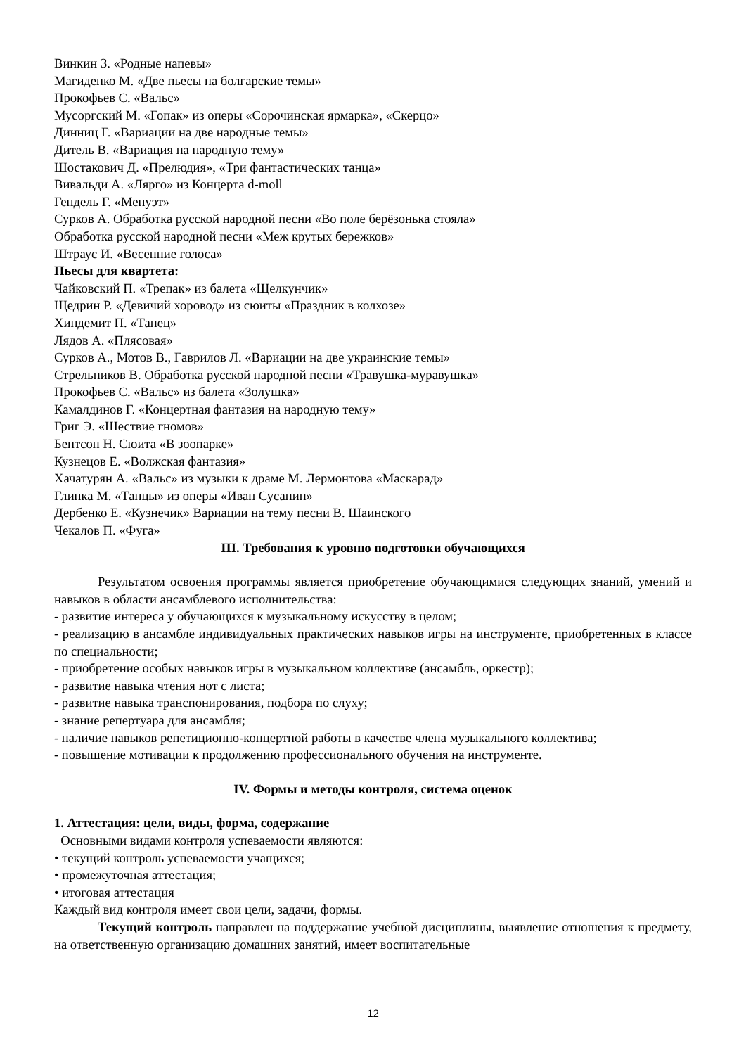Винкин З. «Родные напевы»
Магиденко М. «Две пьесы на болгарские темы»
Прокофьев С. «Вальс»
Мусоргский М. «Гопак» из оперы «Сорочинская ярмарка», «Скерцо»
Динниц Г. «Вариации на две народные темы»
Дитель В. «Вариация на народную тему»
Шостакович Д. «Прелюдия», «Три фантастических танца»
Вивальди А. «Лярго» из Концерта d-moll
Гендель Г. «Менуэт»
Сурков А. Обработка русской народной песни «Во поле берёзонька стояла»
Обработка русской народной песни «Меж крутых бережков»
Штраус И. «Весенние голоса»
Пьесы для квартета:
Чайковский П. «Трепак» из балета «Щелкунчик»
Щедрин Р. «Девичий хоровод» из сюиты «Праздник в колхозе»
Хиндемит П. «Танец»
Лядов А. «Плясовая»
Сурков А., Мотов В., Гаврилов Л. «Вариации на две украинские темы»
Стрельников В. Обработка русской народной песни «Травушка-муравушка»
Прокофьев С. «Вальс» из балета «Золушка»
Камалдинов Г. «Концертная фантазия на народную тему»
Григ Э. «Шествие гномов»
Бентсон Н. Сюита «В зоопарке»
Кузнецов Е. «Волжская фантазия»
Хачатурян А. «Вальс» из музыки к драме М. Лермонтова «Маскарад»
Глинка М. «Танцы» из оперы «Иван Сусанин»
Дербенко Е. «Кузнечик» Вариации на тему песни В. Шаинского
Чекалов П. «Фуга»
III. Требования к уровню подготовки обучающихся
Результатом освоения программы является приобретение обучающимися следующих знаний, умений и навыков в области ансамблевого исполнительства:
- развитие интереса у обучающихся к музыкальному искусству в целом;
- реализацию в ансамбле индивидуальных практических навыков игры на инструменте, приобретенных в классе по специальности;
- приобретение особых навыков игры в музыкальном коллективе (ансамбль, оркестр);
- развитие навыка чтения нот с листа;
- развитие навыка транспонирования, подбора по слуху;
- знание репертуара для ансамбля;
- наличие навыков репетиционно-концертной работы в качестве члена музыкального коллектива;
- повышение мотивации к продолжению профессионального обучения на инструменте.
IV. Формы и методы контроля, система оценок
1. Аттестация: цели, виды, форма, содержание
Основными видами контроля успеваемости являются:
• текущий контроль успеваемости учащихся;
• промежуточная аттестация;
• итоговая аттестация
Каждый вид контроля имеет свои цели, задачи, формы.
Текущий контроль направлен на поддержание учебной дисциплины, выявление отношения к предмету, на ответственную организацию домашних занятий, имеет воспитательные
12